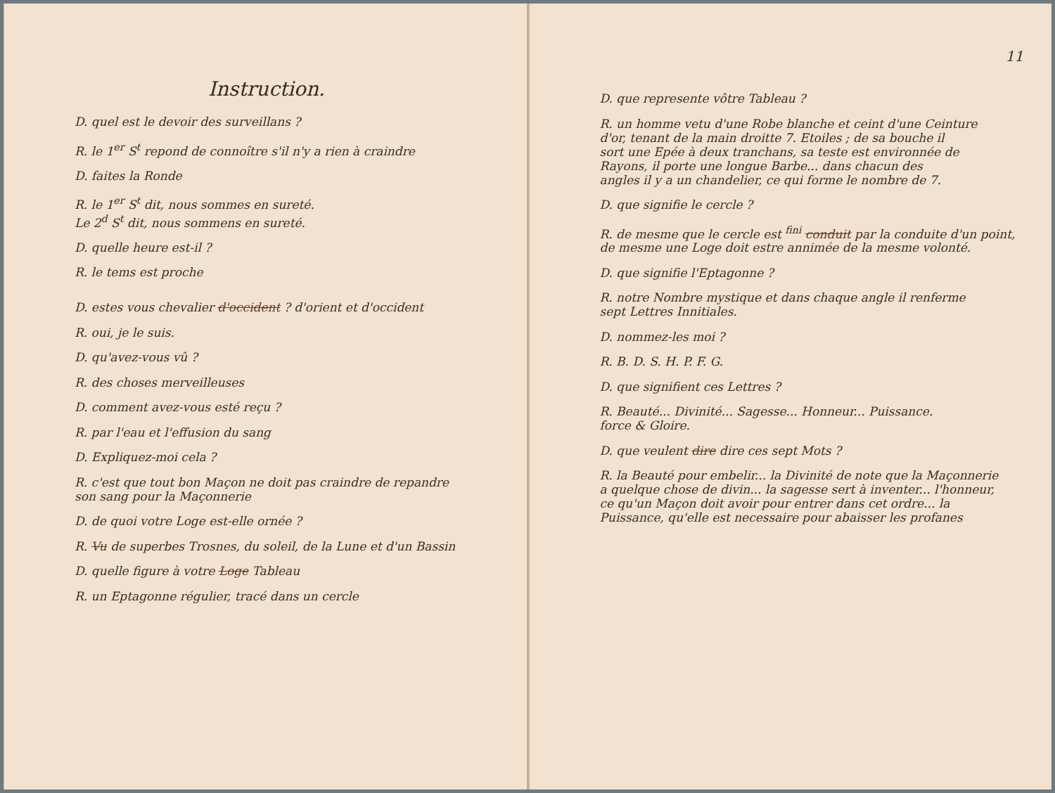Instruction.
D. quel est le devoir des surveillans ?
R. le 1<sup>er</sup> S<sup>t</sup> repond de connoître s'il n'y a rien à craindre
D. faites la Ronde
R. le 1<sup>er</sup> S<sup>t</sup> dit, nous sommes en sureté.
Le 2<sup>d</sup> S<sup>t</sup> dit, nous sommens en sureté.
D. quelle heure est-il ?
R. le tems est proche
D. estes vous chevalier d'occident ? d'orient et d'occident
R. oui, je le suis.
D. qu'avez-vous vû ?
R. des choses merveilleuses
D. comment avez-vous esté reçu ?
R. par l'eau et l'effusion du sang
D. Expliquez-moi cela ?
R. c'est que tout bon Maçon ne doit pas craindre de repandre
son sang pour la Maçonnerie
D. de quoi votre Loge est-elle ornée ?
R. Vu de superbes Trosnes, du soleil, de la Lune et d'un Bassin
D. quelle figure à votre Loge Tableau
R. un Eptagonne régulier, tracé dans un cercle
11
D. que represente vôtre Tableau ?
R. un homme vetu d'une Robe blanche et ceint d'une Ceinture
d'or, tenant de la main droitte 7. Etoiles ; de sa bouche il
sort une Epée à deux tranchans, sa teste est environnée de
Rayons, il porte une longue Barbe... dans chacun des
angles il y a un chandelier, ce qui forme le nombre de 7.
D. que signifie le cercle ?
R. de mesme que le cercle est <sup>fini</sup> conduit par la conduite d'un point,
de mesme une Loge doit estre annimée de la mesme volonté.
D. que signifie l'Eptagonne ?
R. notre Nombre mystique et dans chaque angle il renferme
sept Lettres Innitiales.
D. nommez-les moi ?
R. B. D. S. H. P. F. G.
D. que signifient ces Lettres ?
R. Beauté... Divinité... Sagesse... Honneur... Puissance.
force & Gloire.
D. que veulent dire dire ces sept Mots ?
R. la Beauté pour embelir... la Divinité de note que la Maçonnerie
a quelque chose de divin... la sagesse sert à inventer... l'honneur,
ce qu'un Maçon doit avoir pour entrer dans cet ordre... la
Puissance, qu'elle est necessaire pour abaisser les profanes